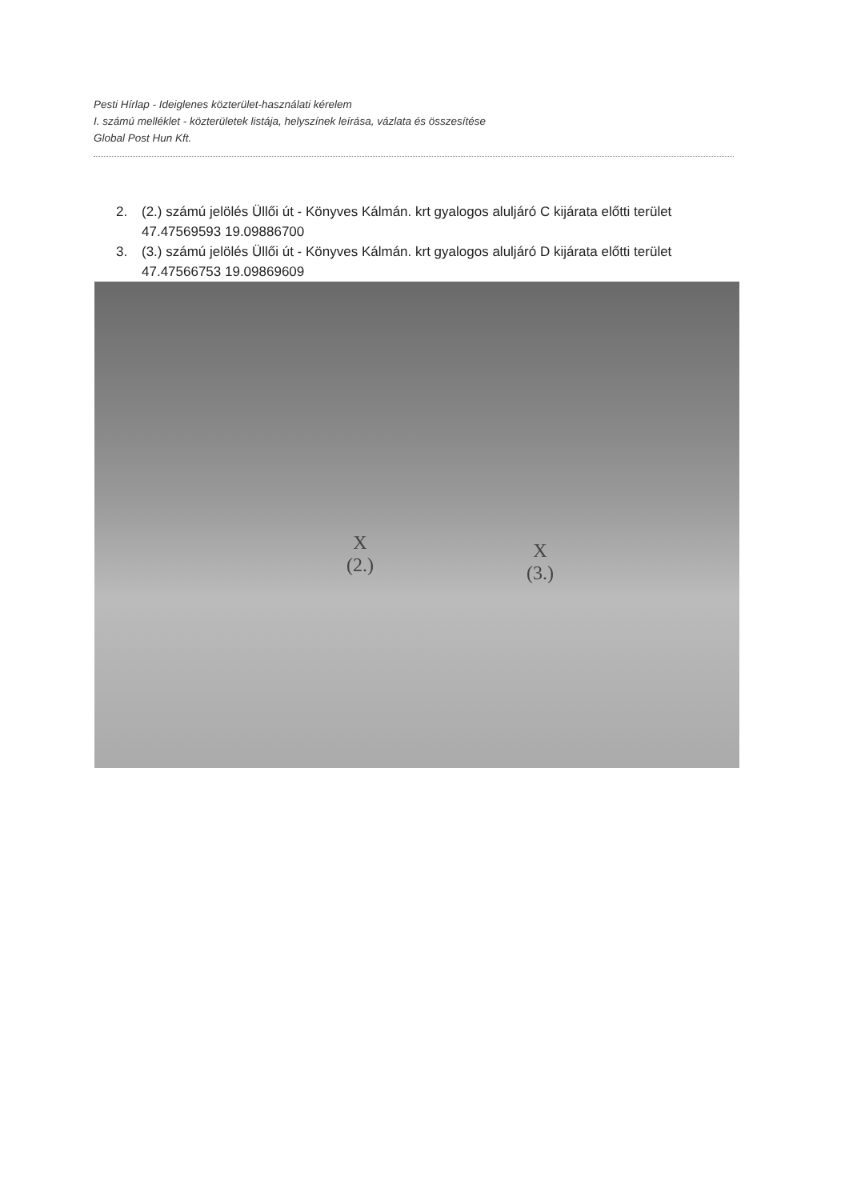Pesti Hírlap - Ideiglenes közterület-használati kérelem
I. számú melléklet - közterületek listája, helyszínek leírása, vázlata és összesítése
Global Post Hun Kft.
2. (2.) számú jelölés Üllői út - Könyves Kálmán. krt gyalogos aluljáró C kijárata előtti terület
47.47569593 19.09886700
3. (3.) számú jelölés Üllői út - Könyves Kálmán. krt gyalogos aluljáró D kijárata előtti terület
47.47566753 19.09869609
X
(2.)
X
(3.)